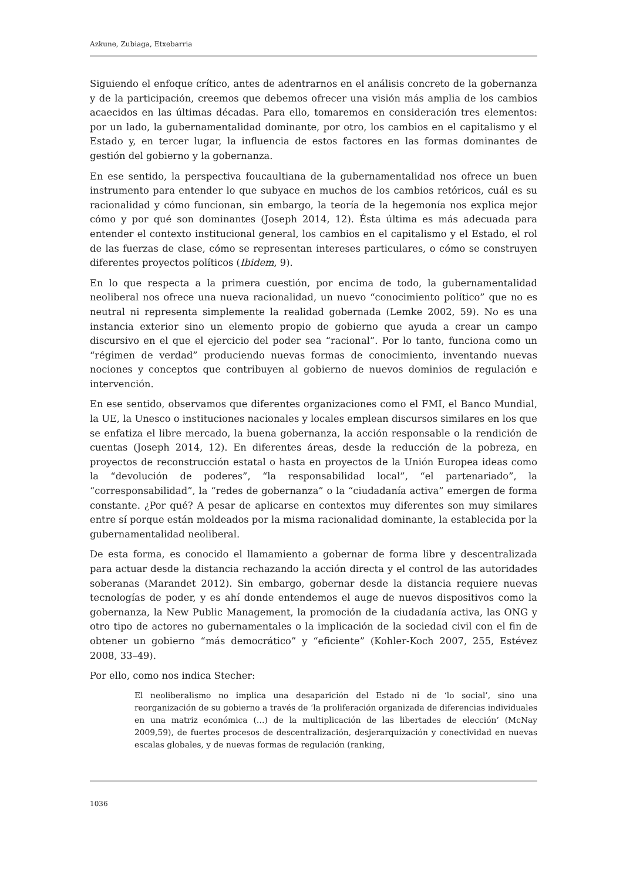Azkune, Zubiaga, Etxebarria
Siguiendo el enfoque crítico, antes de adentrarnos en el análisis concreto de la gobernanza y de la participación, creemos que debemos ofrecer una visión más amplia de los cambios acaecidos en las últimas décadas. Para ello, tomaremos en consideración tres elementos: por un lado, la gubernamentalidad dominante, por otro, los cambios en el capitalismo y el Estado y, en tercer lugar, la influencia de estos factores en las formas dominantes de gestión del gobierno y la gobernanza.
En ese sentido, la perspectiva foucaultiana de la gubernamentalidad nos ofrece un buen instrumento para entender lo que subyace en muchos de los cambios retóricos, cuál es su racionalidad y cómo funcionan, sin embargo, la teoría de la hegemonía nos explica mejor cómo y por qué son dominantes (Joseph 2014, 12). Ésta última es más adecuada para entender el contexto institucional general, los cambios en el capitalismo y el Estado, el rol de las fuerzas de clase, cómo se representan intereses particulares, o cómo se construyen diferentes proyectos políticos (Ibidem, 9).
En lo que respecta a la primera cuestión, por encima de todo, la gubernamentalidad neoliberal nos ofrece una nueva racionalidad, un nuevo “conocimiento político” que no es neutral ni representa simplemente la realidad gobernada (Lemke 2002, 59). No es una instancia exterior sino un elemento propio de gobierno que ayuda a crear un campo discursivo en el que el ejercicio del poder sea “racional”. Por lo tanto, funciona como un “régimen de verdad” produciendo nuevas formas de conocimiento, inventando nuevas nociones y conceptos que contribuyen al gobierno de nuevos dominios de regulación e intervención.
En ese sentido, observamos que diferentes organizaciones como el FMI, el Banco Mundial, la UE, la Unesco o instituciones nacionales y locales emplean discursos similares en los que se enfatiza el libre mercado, la buena gobernanza, la acción responsable o la rendición de cuentas (Joseph 2014, 12). En diferentes áreas, desde la reducción de la pobreza, en proyectos de reconstrucción estatal o hasta en proyectos de la Unión Europea ideas como la “devolución de poderes”, “la responsabilidad local”, “el partenariado”, la “corresponsabilidad”, la “redes de gobernanza” o la “ciudadanía activa” emergen de forma constante. ¿Por qué? A pesar de aplicarse en contextos muy diferentes son muy similares entre sí porque están moldeados por la misma racionalidad dominante, la establecida por la gubernamentalidad neoliberal.
De esta forma, es conocido el llamamiento a gobernar de forma libre y descentralizada para actuar desde la distancia rechazando la acción directa y el control de las autoridades soberanas (Marandet 2012). Sin embargo, gobernar desde la distancia requiere nuevas tecnologías de poder, y es ahí donde entendemos el auge de nuevos dispositivos como la gobernanza, la New Public Management, la promoción de la ciudadanía activa, las ONG y otro tipo de actores no gubernamentales o la implicación de la sociedad civil con el fin de obtener un gobierno “más democrático” y “eficiente” (Kohler-Koch 2007, 255, Estévez 2008, 33–49).
Por ello, como nos indica Stecher:
El neoliberalismo no implica una desaparición del Estado ni de ‘lo social’, sino una reorganización de su gobierno a través de ‘la proliferación organizada de diferencias individuales en una matriz económica (…) de la multiplicación de las libertades de elección’ (McNay 2009,59), de fuertes procesos de descentralización, desjerarquización y conectividad en nuevas escalas globales, y de nuevas formas de regulación (ranking,
1036